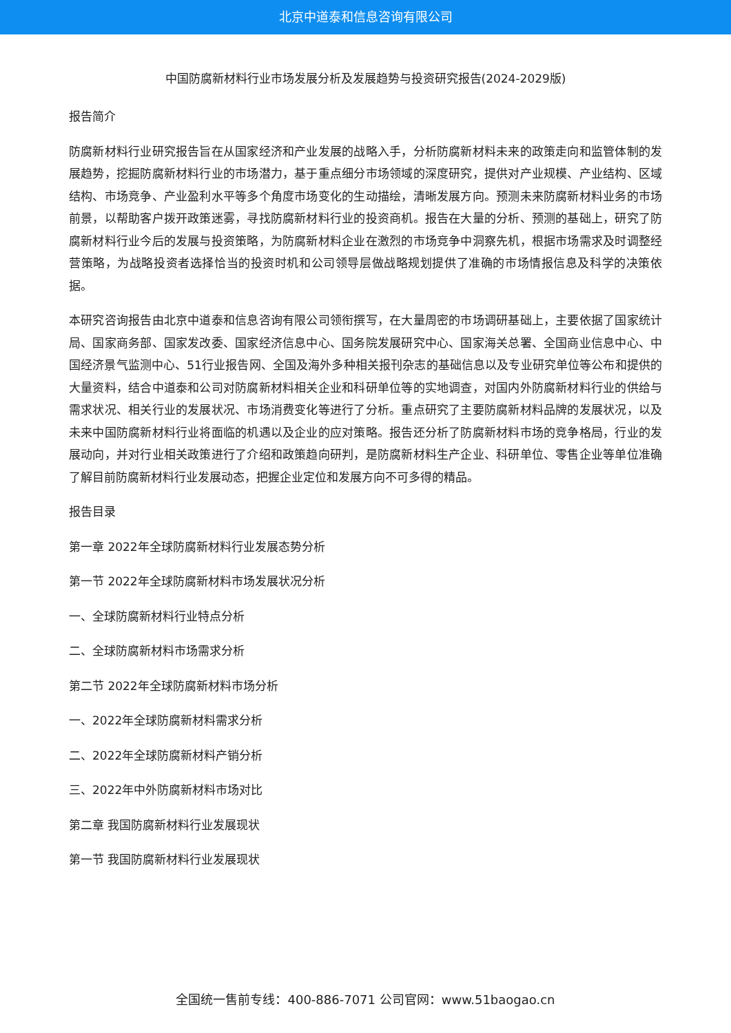北京中道泰和信息咨询有限公司
中国防腐新材料行业市场发展分析及发展趋势与投资研究报告(2024-2029版)
报告简介
防腐新材料行业研究报告旨在从国家经济和产业发展的战略入手，分析防腐新材料未来的政策走向和监管体制的发展趋势，挖掘防腐新材料行业的市场潜力，基于重点细分市场领域的深度研究，提供对产业规模、产业结构、区域结构、市场竞争、产业盈利水平等多个角度市场变化的生动描绘，清晰发展方向。预测未来防腐新材料业务的市场前景，以帮助客户拨开政策迷雾，寻找防腐新材料行业的投资商机。报告在大量的分析、预测的基础上，研究了防腐新材料行业今后的发展与投资策略，为防腐新材料企业在激烈的市场竞争中洞察先机，根据市场需求及时调整经营策略，为战略投资者选择恰当的投资时机和公司领导层做战略规划提供了准确的市场情报信息及科学的决策依据。
本研究咨询报告由北京中道泰和信息咨询有限公司领衔撰写，在大量周密的市场调研基础上，主要依据了国家统计局、国家商务部、国家发改委、国家经济信息中心、国务院发展研究中心、国家海关总署、全国商业信息中心、中国经济景气监测中心、51行业报告网、全国及海外多种相关报刊杂志的基础信息以及专业研究单位等公布和提供的大量资料，结合中道泰和公司对防腐新材料相关企业和科研单位等的实地调查，对国内外防腐新材料行业的供给与需求状况、相关行业的发展状况、市场消费变化等进行了分析。重点研究了主要防腐新材料品牌的发展状况，以及未来中国防腐新材料行业将面临的机遇以及企业的应对策略。报告还分析了防腐新材料市场的竞争格局，行业的发展动向，并对行业相关政策进行了介绍和政策趋向研判，是防腐新材料生产企业、科研单位、零售企业等单位准确了解目前防腐新材料行业发展动态，把握企业定位和发展方向不可多得的精品。
报告目录
第一章 2022年全球防腐新材料行业发展态势分析
第一节 2022年全球防腐新材料市场发展状况分析
一、全球防腐新材料行业特点分析
二、全球防腐新材料市场需求分析
第二节 2022年全球防腐新材料市场分析
一、2022年全球防腐新材料需求分析
二、2022年全球防腐新材料产销分析
三、2022年中外防腐新材料市场对比
第二章 我国防腐新材料行业发展现状
第一节 我国防腐新材料行业发展现状
全国统一售前专线：400-886-7071 公司官网：www.51baogao.cn